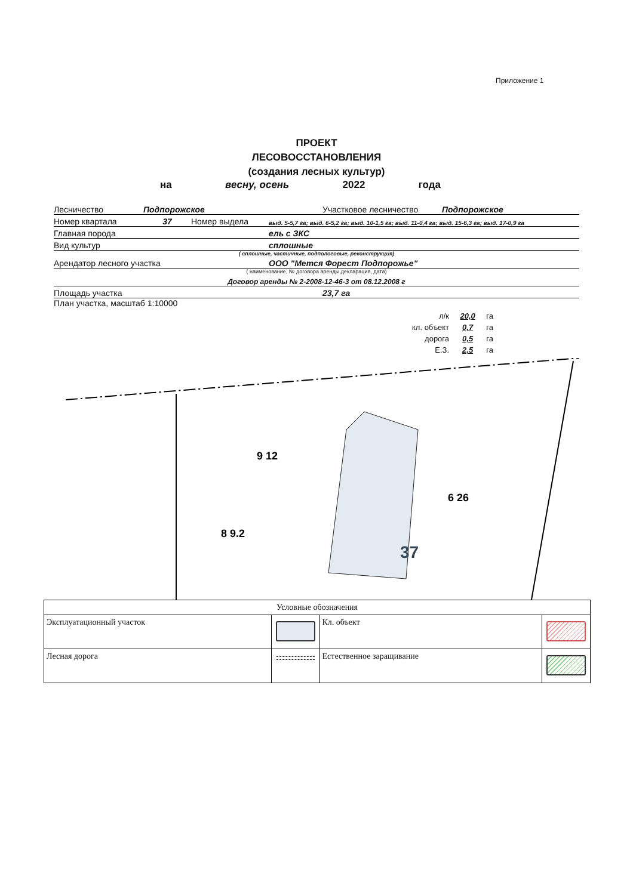Приложение 1
ПРОЕКТ
ЛЕСОВОССТАНОВЛЕНИЯ
(создания лесных культур)
на весну, осень 2022 года
Лесничество Подпорожское Участковое лесничество Подпорожское
Номер квартала 37 Номер выдела выд. 5-5,7 га; выд. 6-5,2 га; выд. 10-1,5 га; выд. 11-0,4 га; выд. 15-6,3 га; выд. 17-0,9 га
Главная порода ель с ЗКС
Вид культур сплошные
( сплошные, частичные, подпологовые, реконструкция)
Арендатор лесного участка ООО "Мется Форест Подпорожье"
( наименование, № договора аренды,декларация, дата)
Договор аренды № 2-2008-12-46-3 от 08.12.2008 г
Площадь участка 23,7 га
План участка, масштаб 1:10000
л/к 20,0 га
кл. объект 0,7 га
дорога 0,5 га
Е.З. 2,5 га
37
9 12
8 9.2
6 26
| Условные обозначения | | | |
| Эксплуатационный участок | | Кл. объект | |
| Лесная дорога | | Естественное заращивание | |